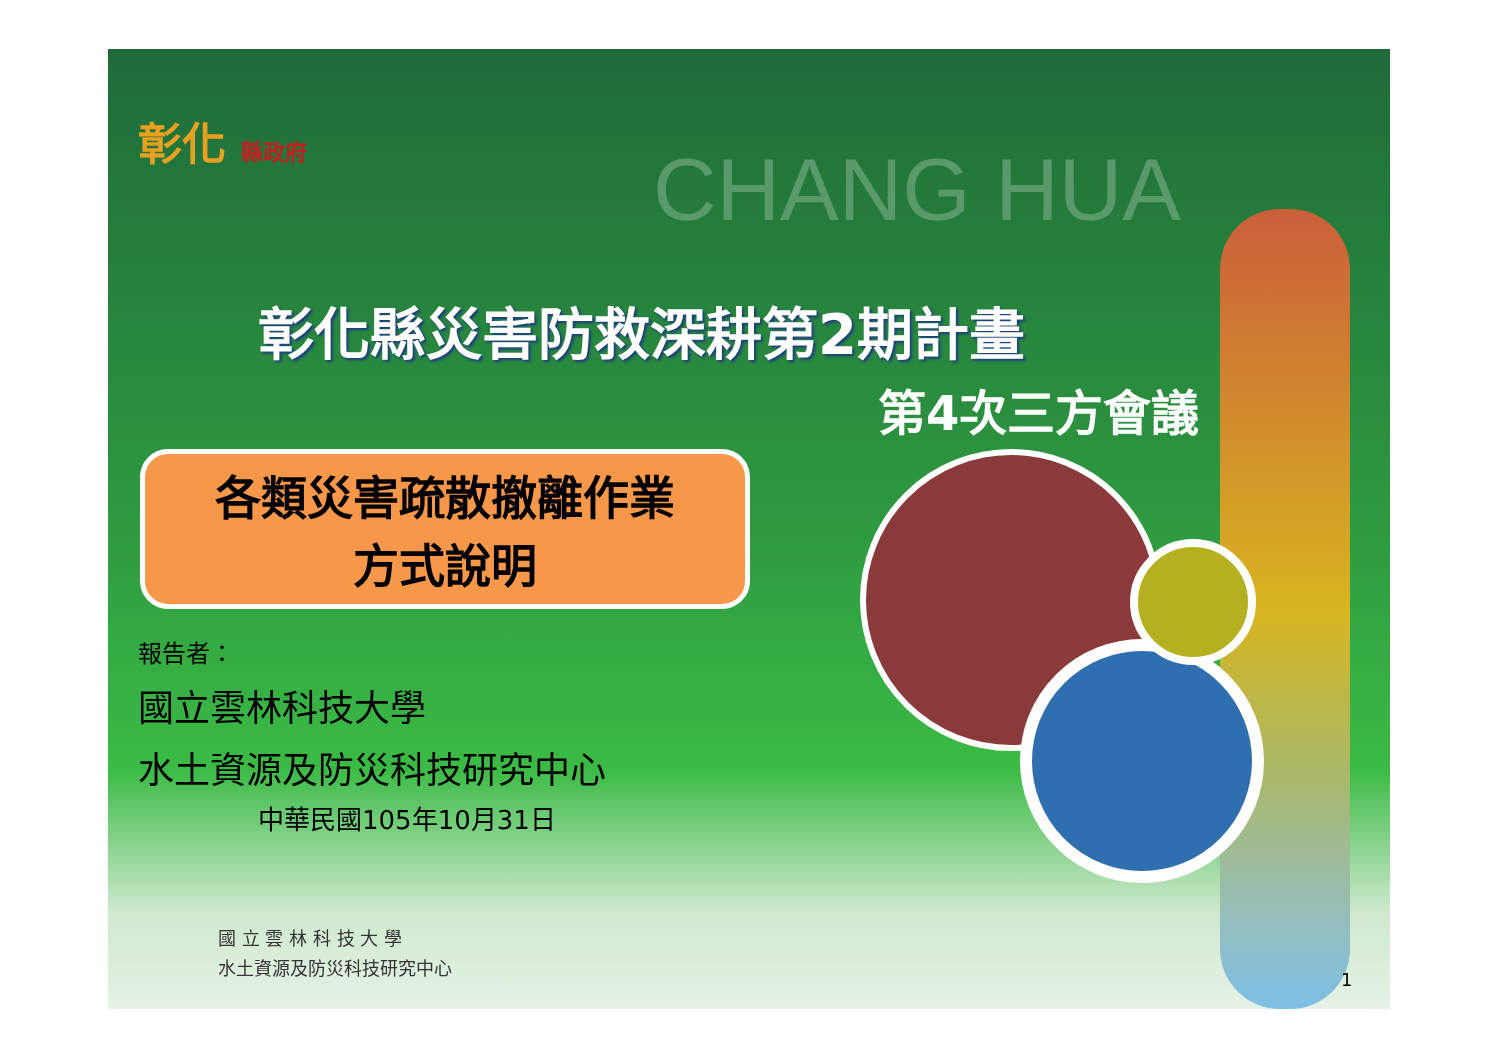彰化 縣政府
CHANG HUA
彰化縣災害防救深耕第2期計畫
第4次三方會議
各類災害疏散撤離作業
方式說明
報告者：
國立雲林科技大學
水土資源及防災科技研究中心
中華民國105年10月31日
國 立 雲 林 科 技 大 學
水土資源及防災科技研究中心
1